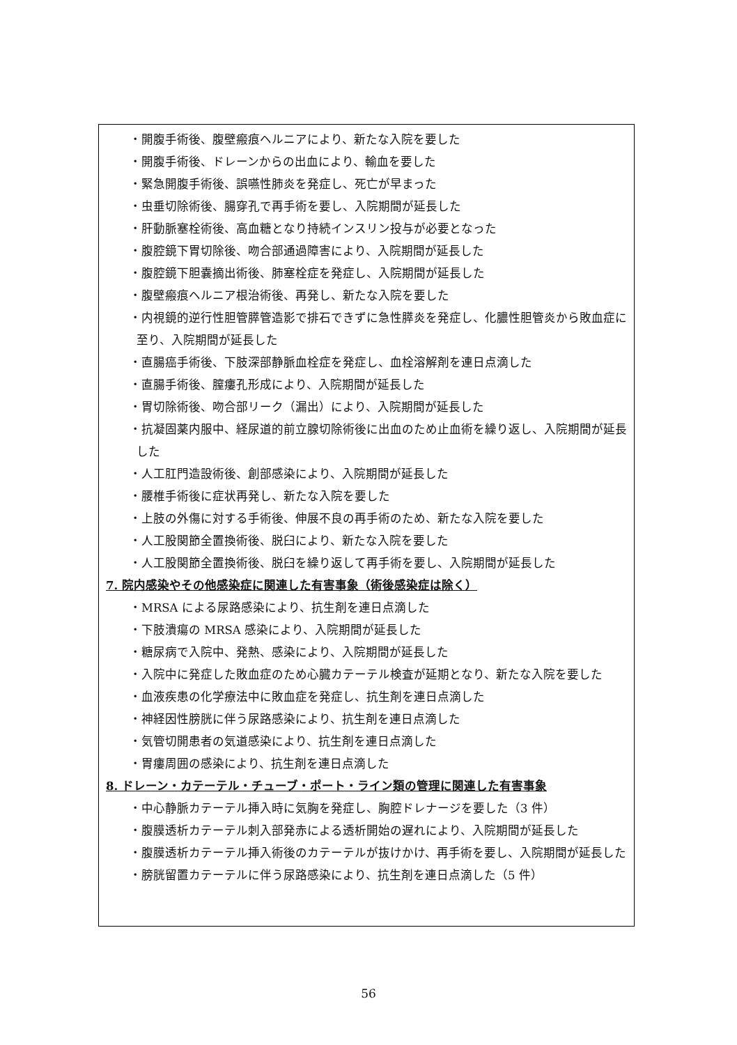・開腹手術後、腹壁瘢痕ヘルニアにより、新たな入院を要した
・開腹手術後、ドレーンからの出血により、輸血を要した
・緊急開腹手術後、誤嚥性肺炎を発症し、死亡が早まった
・虫垂切除術後、腸穿孔で再手術を要し、入院期間が延長した
・肝動脈塞栓術後、高血糖となり持続インスリン投与が必要となった
・腹腔鏡下胃切除後、吻合部通過障害により、入院期間が延長した
・腹腔鏡下胆嚢摘出術後、肺塞栓症を発症し、入院期間が延長した
・腹壁瘢痕ヘルニア根治術後、再発し、新たな入院を要した
・内視鏡的逆行性胆管膵管造影で排石できずに急性膵炎を発症し、化膿性胆管炎から敗血症に至り、入院期間が延長した
・直腸癌手術後、下肢深部静脈血栓症を発症し、血栓溶解剤を連日点滴した
・直腸手術後、膣瘻孔形成により、入院期間が延長した
・胃切除術後、吻合部リーク（漏出）により、入院期間が延長した
・抗凝固薬内服中、経尿道的前立腺切除術後に出血のため止血術を繰り返し、入院期間が延長した
・人工肛門造設術後、創部感染により、入院期間が延長した
・腰椎手術後に症状再発し、新たな入院を要した
・上肢の外傷に対する手術後、伸展不良の再手術のため、新たな入院を要した
・人工股関節全置換術後、脱臼により、新たな入院を要した
・人工股関節全置換術後、脱臼を繰り返して再手術を要し、入院期間が延長した
7. 院内感染やその他感染症に関連した有害事象（術後感染症は除く）
・MRSA による尿路感染により、抗生剤を連日点滴した
・下肢潰瘍の MRSA 感染により、入院期間が延長した
・糖尿病で入院中、発熱、感染により、入院期間が延長した
・入院中に発症した敗血症のため心臓カテーテル検査が延期となり、新たな入院を要した
・血液疾患の化学療法中に敗血症を発症し、抗生剤を連日点滴した
・神経因性膀胱に伴う尿路感染により、抗生剤を連日点滴した
・気管切開患者の気道感染により、抗生剤を連日点滴した
・胃瘻周囲の感染により、抗生剤を連日点滴した
8. ドレーン・カテーテル・チューブ・ポート・ライン類の管理に関連した有害事象
・中心静脈カテーテル挿入時に気胸を発症し、胸腔ドレナージを要した（3 件）
・腹膜透析カテーテル刺入部発赤による透析開始の遅れにより、入院期間が延長した
・腹膜透析カテーテル挿入術後のカテーテルが抜けかけ、再手術を要し、入院期間が延長した
・膀胱留置カテーテルに伴う尿路感染により、抗生剤を連日点滴した（5 件）
56